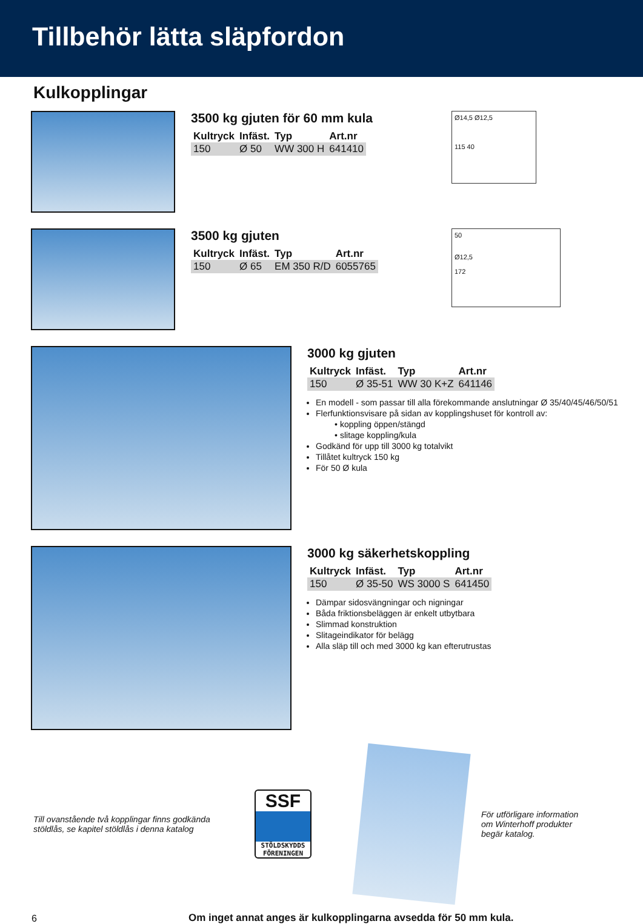Tillbehör lätta släpfordon
Kulkopplingar
3500 kg gjuten för 60 mm kula
| Kultryck | Infäst. | Typ | Art.nr |
| --- | --- | --- | --- |
| 150 | Ø 50 | WW 300 H | 641410 |
Ø14,5 Ø12,5
115 40
3500 kg gjuten
| Kultryck | Infäst. | Typ | Art.nr |
| --- | --- | --- | --- |
| 150 | Ø 65 | EM 350 R/D | 6055765 |
50
Ø12,5
172
3000 kg gjuten
| Kultryck | Infäst. | Typ | Art.nr |
| --- | --- | --- | --- |
| 150 | Ø 35-51 | WW 30 K+Z | 641146 |
En modell - som passar till alla förekommande anslutningar Ø 35/40/45/46/50/51
Flerfunktionsvisare på sidan av kopplingshuset för kontroll av:
• koppling öppen/stängd
• slitage koppling/kula
Godkänd för upp till 3000 kg totalvikt
Tillåtet kultryck 150 kg
För 50 Ø kula
3000 kg säkerhetskoppling
| Kultryck | Infäst. | Typ | Art.nr |
| --- | --- | --- | --- |
| 150 | Ø 35-50 | WS 3000 S | 641450 |
Dämpar sidosvängningar och nigningar
Båda friktionsbeläggen är enkelt utbytbara
Slimmad konstruktion
Slitageindikator för belägg
Alla släp till och med 3000 kg kan efterutrustas
Till ovanstående två kopplingar finns godkända stöldlås, se kapitel stöldlås i denna katalog
SSF
STÖLDSKYDDS FÖRENINGEN
För utförligare information om Winterhoff produkter begär katalog.
6 Om inget annat anges är kulkopplingarna avsedda för 50 mm kula.